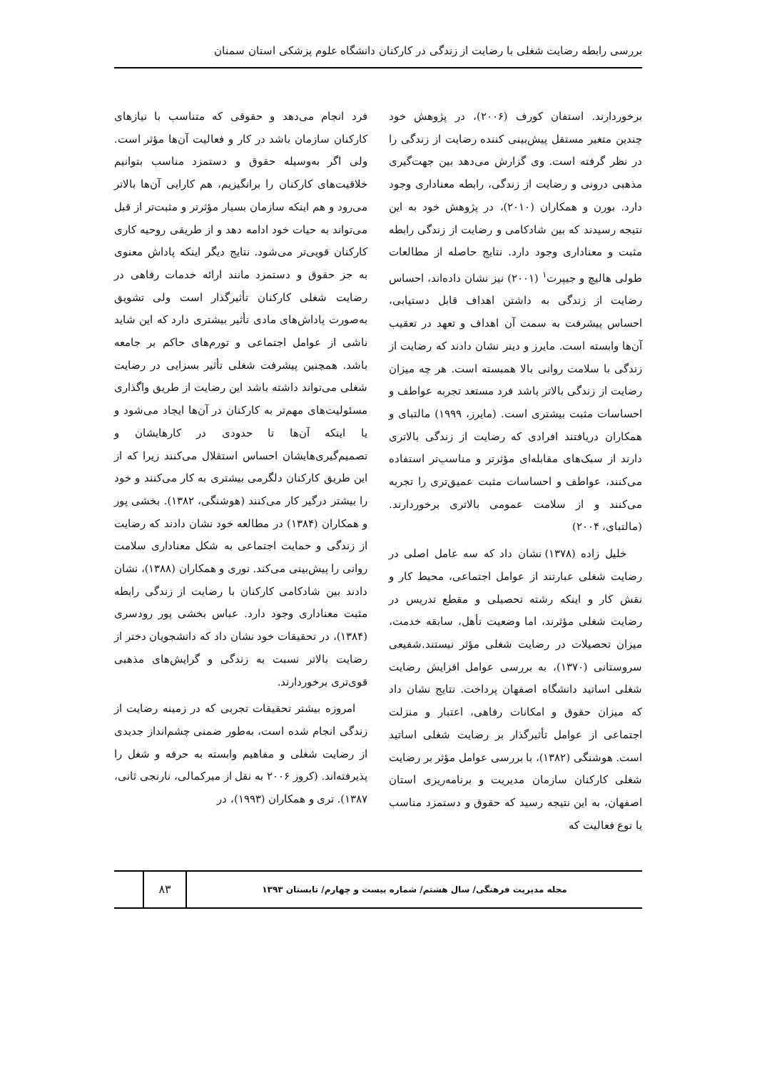بررسی رابطه رضایت شغلی با رضایت از زندگی در کارکنان دانشگاه علوم پزشکی استان سمنان
برخوردارند. استفان کورف (۲۰۰۶)، در پژوهش خود چندین متغیر مستقل پیش‌بینی کننده رضایت از زندگی را در نظر گرفته است. وی گزارش می‌دهد بین جهت‌گیری مذهبی درونی و رضایت از زندگی، رابطه معناداری وجود دارد. بورن و همکاران (۲۰۱۰)، در پژوهش خود به این نتیجه رسیدند که بین شادکامی و رضایت از زندگی رابطه مثبت و معناداری وجود دارد. نتایج حاصله از مطالعات طولی هالیچ و جیپرت<sup>۱</sup> (۲۰۰۱) نیز نشان داده‌اند، احساس رضایت از زندگی به داشتن اهداف قابل دستیابی، احساس پیشرفت به سمت آن اهداف و تعهد در تعقیب آن‌ها وابسته است. مایرز و دینر نشان دادند که رضایت از زندگی با سلامت روانی بالا همبسته است. هر چه میزان رضایت از زندگی بالاتر باشد فرد مستعد تجربه عواطف و احساسات مثبت بیشتری است. (مایرز، ۱۹۹۹) مالتبای و همکاران دریافتند افرادی که رضایت از زندگی بالاتری دارند از سبک‌های مقابله‌ای مؤثرتر و مناسب‌تر استفاده می‌کنند، عواطف و احساسات مثبت عمیق‌تری را تجربه می‌کنند و از سلامت عمومی بالاتری برخوردارند. (مالتبای، ۲۰۰۴)
خلیل زاده (۱۳۷۸) نشان داد که سه عامل اصلی در رضایت شغلی عبارتند از عوامل اجتماعی، محیط کار و نقش کار و اینکه رشته تحصیلی و مقطع تدریس در رضایت شغلی مؤثرند، اما وضعیت تأهل، سابقه خدمت، میزان تحصیلات در رضایت شغلی مؤثر نیستند.شفیعی سروستانی (۱۳۷۰)، به بررسی عوامل افزایش رضایت شغلی اساتید دانشگاه اصفهان پرداخت. نتایج نشان داد که میزان حقوق و امکانات رفاهی، اعتبار و منزلت اجتماعی از عوامل تأثیرگذار بر رضایت شغلی اساتید است. هوشنگی (۱۳۸۲)، با بررسی عوامل مؤثر بر رضایت شغلی کارکنان سازمان مدیریت و برنامه‌ریزی استان اصفهان، به این نتیجه رسید که حقوق و دستمزد مناسب یا نوع فعالیت که
فرد انجام می‌دهد و حقوقی که متناسب با نیازهای کارکنان سازمان باشد در کار و فعالیت آن‌ها مؤثر است. ولی اگر به‌وسیله حقوق و دستمزد مناسب بتوانیم خلاقیت‌های کارکنان را برانگیزیم، هم کارایی آن‌ها بالاتر می‌رود و هم اینکه سازمان بسیار مؤثرتر و مثبت‌تر از قبل می‌تواند به حیات خود ادامه دهد و از طریقی روحیه کاری کارکنان قویی‌تر می‌شود. نتایج دیگر اینکه پاداش معنوی به جز حقوق و دستمزد مانند ارائه خدمات رفاهی در رضایت شغلی کارکنان تأثیرگذار است ولی تشویق به‌صورت پاداش‌های مادی تأثیر بیشتری دارد که این شاید ناشی از عوامل اجتماعی و تورم‌های حاکم بر جامعه باشد. همچنین پیشرفت شغلی تأثیر بسزایی در رضایت شغلی می‌تواند داشته باشد این رضایت از طریق واگذاری مسئولیت‌های مهم‌تر به کارکنان در آن‌ها ایجاد می‌شود و یا اینکه آن‌ها تا حدودی در کارهایشان و تصمیم‌گیری‌هایشان احساس استقلال می‌کنند زیرا که از این طریق کارکنان دلگرمی بیشتری به کار می‌کنند و خود را بیشتر درگیر کار می‌کنند (هوشنگی، ۱۳۸۲). بخشی پور و همکاران (۱۳۸۴) در مطالعه خود نشان دادند که رضایت از زندگی و حمایت اجتماعی به شکل معناداری سلامت روانی را پیش‌بینی می‌کند. نوری و همکاران (۱۳۸۸)، نشان دادند بین شادکامی کارکنان با رضایت از زندگی رابطه مثبت معناداری وجود دارد. عباس بخشی پور رودسری (۱۳۸۴)، در تحقیقات خود نشان داد که دانشجویان دختر از رضایت بالاتر نسبت به زندگی و گرایش‌های مذهبی قوی‌تری برخوردارند.
امروزه بیشتر تحقیقات تجربی که در زمینه رضایت از زندگی انجام شده است، به‌طور ضمنی چشم‌انداز جدیدی از رضایت شغلی و مفاهیم وابسته به حرفه و شغل را پذیرفته‌اند. (کروز ۲۰۰۶ به نقل از میرکمالی، نارنجی ثانی، ۱۳۸۷). تری و همکاران (۱۹۹۳)، در
مجله مدیریت فرهنگی/ سال هشتم/ شماره بیست و چهارم/ تابستان ۱۳۹۳
۸۳